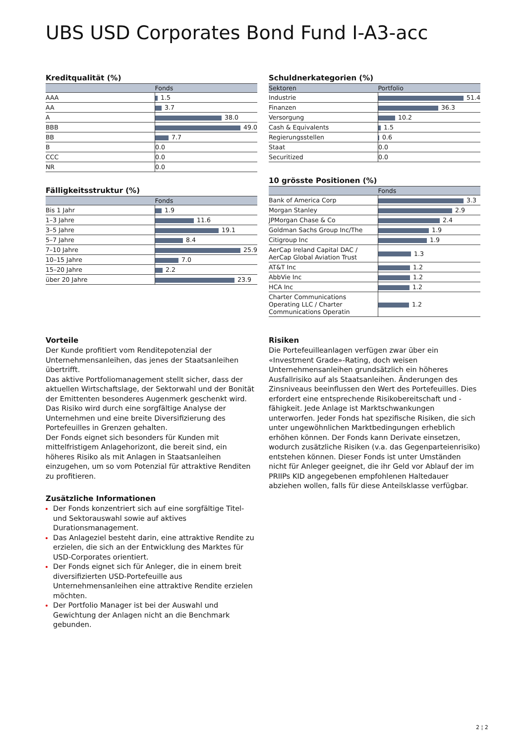UBS USD Corporates Bond Fund I-A3-acc
Kreditqualität (%)
| | Fonds |
| --- | --- |
| AAA | 1.5 |
| AA | 3.7 |
| A | 38.0 |
| BBB | 49.0 |
| BB | 7.7 |
| B | 0.0 |
| CCC | 0.0 |
| NR | 0.0 |
Fälligkeitsstruktur (%)
| | Fonds |
| --- | --- |
| Bis 1 Jahr | 1.9 |
| 1–3 Jahre | 11.6 |
| 3–5 Jahre | 19.1 |
| 5–7 Jahre | 8.4 |
| 7–10 Jahre | 25.9 |
| 10–15 Jahre | 7.0 |
| 15–20 Jahre | 2.2 |
| über 20 Jahre | 23.9 |
Schuldnerkategorien (%)
| Sektoren | Portfolio |
| --- | --- |
| Industrie | 51.4 |
| Finanzen | 36.3 |
| Versorgung | 10.2 |
| Cash & Equivalents | 1.5 |
| Regierungsstellen | 0.6 |
| Staat | 0.0 |
| Securitized | 0.0 |
10 grösste Positionen (%)
| | Fonds |
| --- | --- |
| Bank of America Corp | 3.3 |
| Morgan Stanley | 2.9 |
| JPMorgan Chase & Co | 2.4 |
| Goldman Sachs Group Inc/The | 1.9 |
| Citigroup Inc | 1.9 |
| AerCap Ireland Capital DAC / AerCap Global Aviation Trust | 1.3 |
| AT&T Inc | 1.2 |
| AbbVie Inc | 1.2 |
| HCA Inc | 1.2 |
| Charter Communications Operating LLC / Charter Communications Operatin | 1.2 |
Vorteile
Der Kunde profitiert vom Renditepotenzial der Unternehmensanleihen, das jenes der Staatsanleihen übertrifft.
Das aktive Portfoliomanagement stellt sicher, dass der aktuellen Wirtschaftslage, der Sektorwahl und der Bonität der Emittenten besonderes Augenmerk geschenkt wird.
Das Risiko wird durch eine sorgfältige Analyse der Unternehmen und eine breite Diversifizierung des Portefeuilles in Grenzen gehalten.
Der Fonds eignet sich besonders für Kunden mit mittelfristigem Anlagehorizont, die bereit sind, ein höheres Risiko als mit Anlagen in Staatsanleihen einzugehen, um so vom Potenzial für attraktive Renditen zu profitieren.
Zusätzliche Informationen
Der Fonds konzentriert sich auf eine sorgfältige Titel- und Sektorauswahl sowie auf aktives Durationsmanagement.
Das Anlageziel besteht darin, eine attraktive Rendite zu erzielen, die sich an der Entwicklung des Marktes für USD-Corporates orientiert.
Der Fonds eignet sich für Anleger, die in einem breit diversifizierten USD-Portefeuille aus Unternehmensanleihen eine attraktive Rendite erzielen möchten.
Der Portfolio Manager ist bei der Auswahl und Gewichtung der Anlagen nicht an die Benchmark gebunden.
Risiken
Die Portefeuilleanlagen verfügen zwar über ein «Investment Grade»-Rating, doch weisen Unternehmensanleihen grundsätzlich ein höheres Ausfallrisiko auf als Staatsanleihen. Änderungen des Zinsniveaus beeinflussen den Wert des Portefeuilles. Dies erfordert eine entsprechende Risikobereitschaft und -fähigkeit. Jede Anlage ist Marktschwankungen unterworfen. Jeder Fonds hat spezifische Risiken, die sich unter ungewöhnlichen Marktbedingungen erheblich erhöhen können. Der Fonds kann Derivate einsetzen, wodurch zusätzliche Risiken (v.a. das Gegenparteienrisiko) entstehen können. Dieser Fonds ist unter Umständen nicht für Anleger geeignet, die ihr Geld vor Ablauf der im PRIIPs KID angegebenen empfohlenen Haltedauer abziehen wollen, falls für diese Anteilsklasse verfügbar.
2 ¦ 2